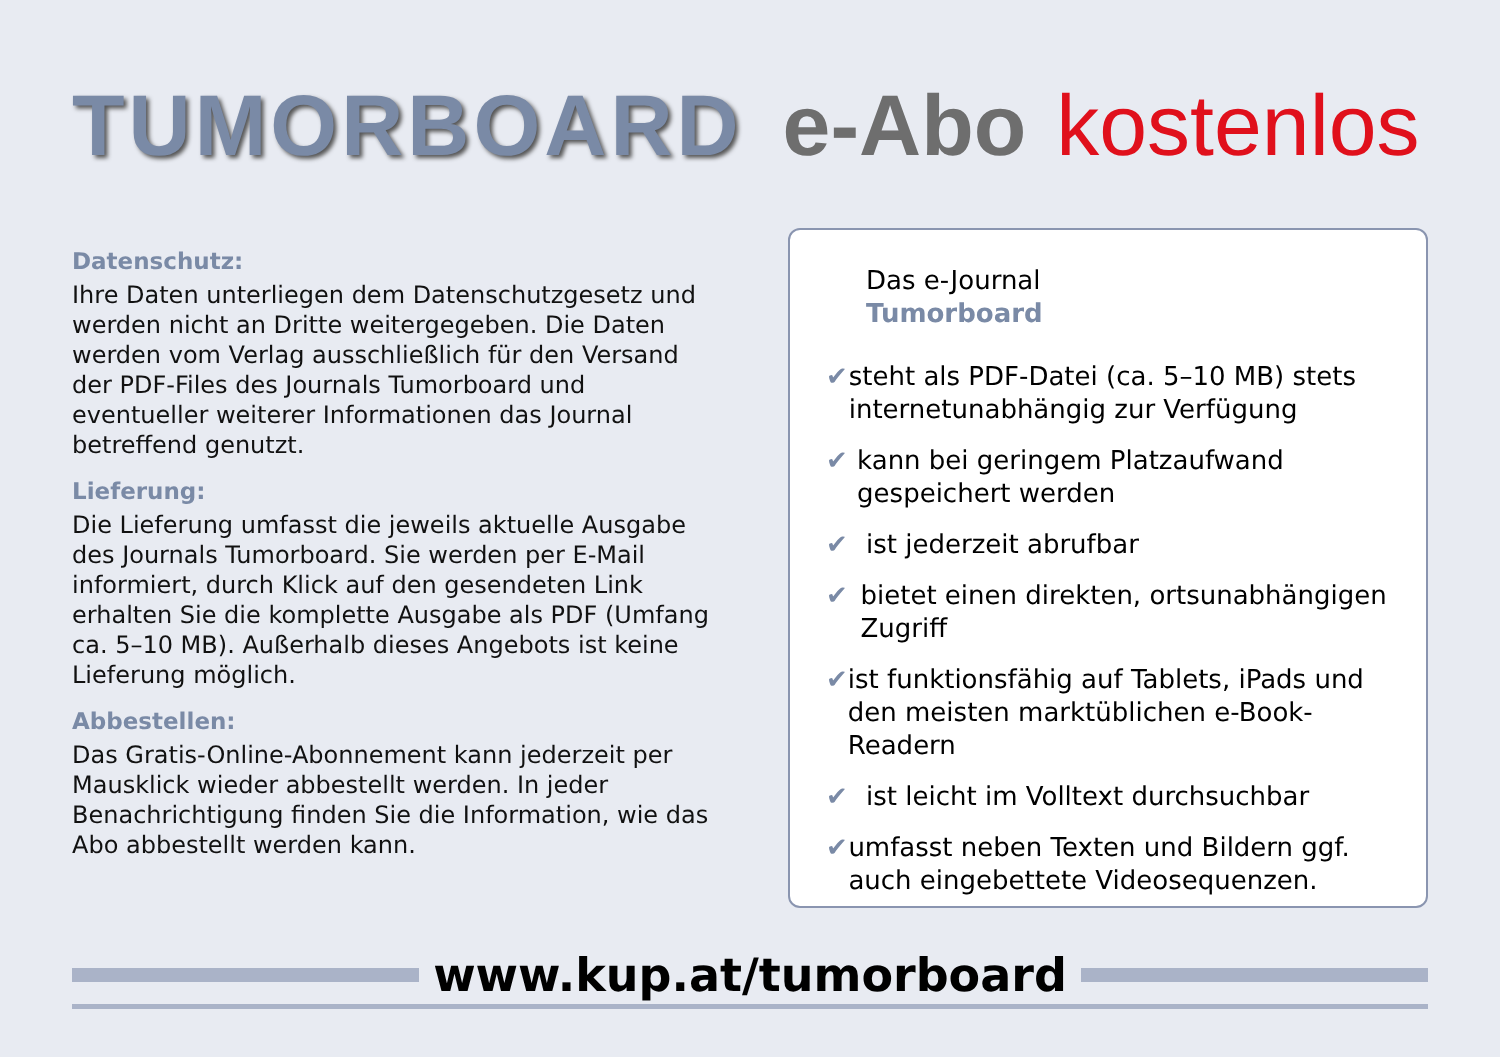TUMORBOARD e-Abo kostenlos
Datenschutz:
Ihre Daten unterliegen dem Datenschutzgesetz und werden nicht an Dritte weitergegeben. Die Daten werden vom Verlag ausschließlich für den Versand der PDF-Files des Journals Tumorboard und eventueller weiterer Informationen das Journal betreffend genutzt.
Lieferung:
Die Lieferung umfasst die jeweils aktuelle Ausgabe des Journals Tumorboard. Sie werden per E-Mail informiert, durch Klick auf den gesendeten Link erhalten Sie die komplette Ausgabe als PDF (Umfang ca. 5–10 MB). Außerhalb dieses Angebots ist keine Lieferung möglich.
Abbestellen:
Das Gratis-Online-Abonnement kann jederzeit per Mausklick wieder abbestellt werden. In jeder Benachrichtigung finden Sie die Information, wie das Abo abbestellt werden kann.
Das e-Journal
Tumorboard
✔ steht als PDF-Datei (ca. 5–10 MB) stets internetunabhängig zur Verfügung
✔ kann bei geringem Platzaufwand gespeichert werden
✔ ist jederzeit abrufbar
✔ bietet einen direkten, ortsunabhängigen Zugriff
✔ ist funktionsfähig auf Tablets, iPads und den meisten marktüblichen e-Book-Readern
✔ ist leicht im Volltext durchsuchbar
✔ umfasst neben Texten und Bildern ggf. auch eingebettete Videosequenzen.
www.kup.at/tumorboard